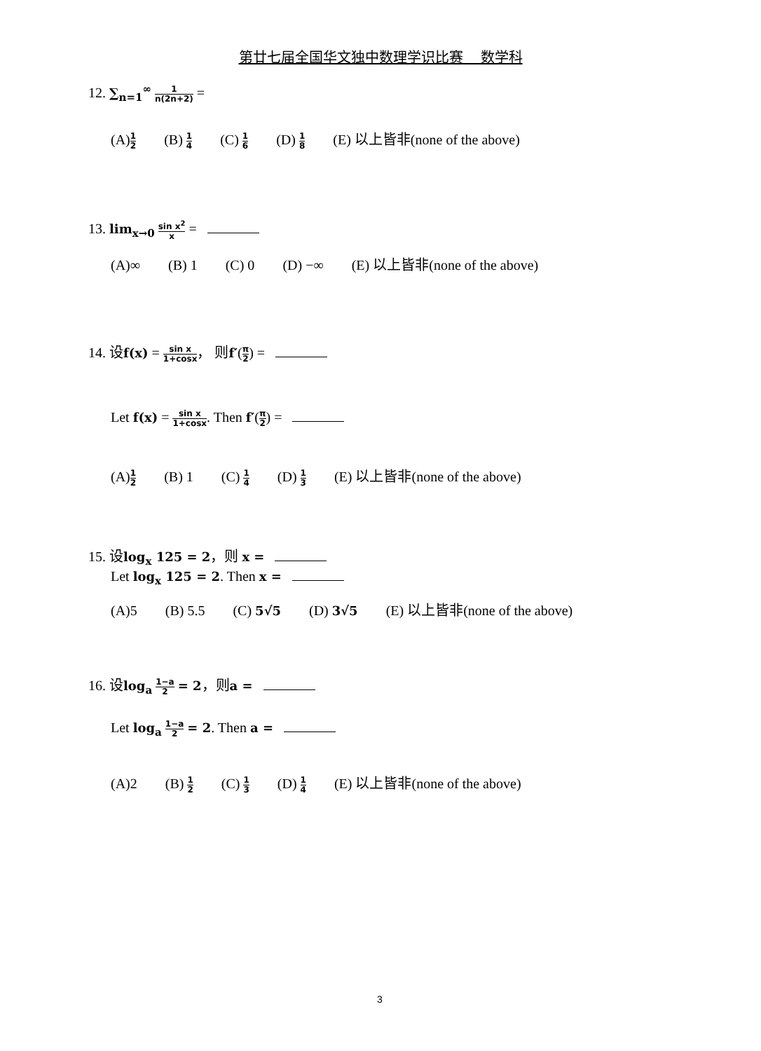第廿七届全国华文独中数理学识比赛　 数学科
12. ∑<sub>n=1</sub><sup>∞</sup> 1 n(2n+2) =
(A)1 2 (B) 1 4 (C) 1 6 (D) 1 8 (E) 以上皆非(none of the above)
13. lim<sub>x→0</sub> sin x<sup>2</sup> x =
(A)∞ (B) 1 (C) 0 (D) −∞ (E) 以上皆非(none of the above)
14. 设f(x) = sin x 1+cosx， 则f′(π 2) =
Let f(x) = sin x 1+cosx. Then f′(π 2) =
(A)1 2 (B) 1 (C) 1 4 (D) 1 3 (E) 以上皆非(none of the above)
15. 设log<sub>x</sub> 125 = 2，则 x =
Let log<sub>x</sub> 125 = 2. Then x =
(A)5 (B) 5.5 (C) 5√5 (D) 3√5 (E) 以上皆非(none of the above)
16. 设log<sub>a</sub> 1−a 2 = 2，则a =
Let log<sub>a</sub> 1−a 2 = 2. Then a =
(A)2 (B) 1 2 (C) 1 3 (D) 1 4 (E) 以上皆非(none of the above)
3